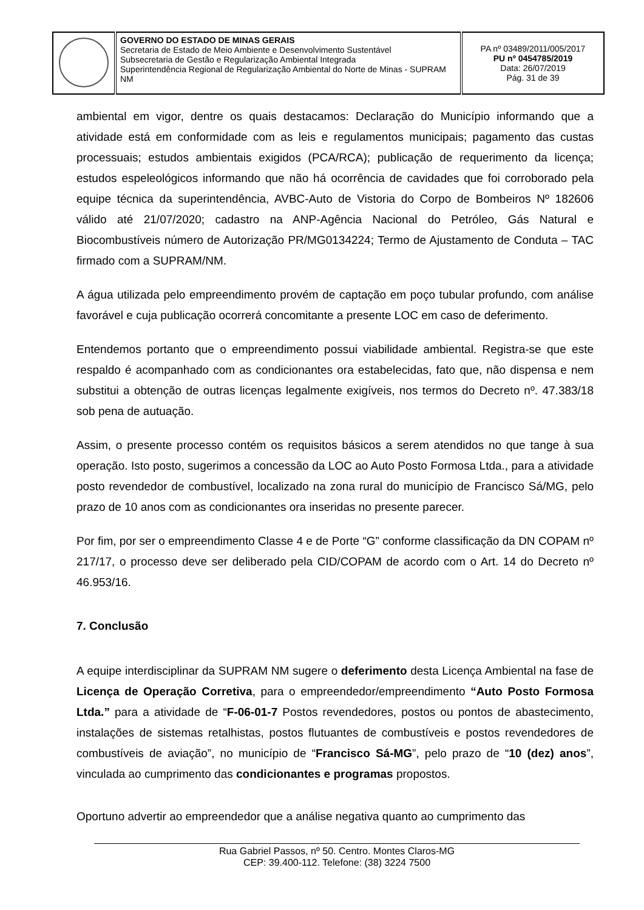| | GOVERNO DO ESTADO DE MINAS GERAIS Secretaria de Estado de Meio Ambiente e Desenvolvimento Sustentável Subsecretaria de Gestão e Regularização Ambiental Integrada Superintendência Regional de Regularização Ambiental do Norte de Minas - SUPRAM NM | PA nº 03489/2011/005/2017 PU nº 0454785/2019 Data: 26/07/2019 Pág. 31 de 39 |
ambiental em vigor, dentre os quais destacamos: Declaração do Município informando que a atividade está em conformidade com as leis e regulamentos municipais; pagamento das custas processuais; estudos ambientais exigidos (PCA/RCA); publicação de requerimento da licença; estudos espeleológicos informando que não há ocorrência de cavidades que foi corroborado pela equipe técnica da superintendência, AVBC-Auto de Vistoria do Corpo de Bombeiros Nº 182606 válido até 21/07/2020; cadastro na ANP-Agência Nacional do Petróleo, Gás Natural e Biocombustíveis número de Autorização PR/MG0134224; Termo de Ajustamento de Conduta – TAC firmado com a SUPRAM/NM.
A água utilizada pelo empreendimento provém de captação em poço tubular profundo, com análise favorável e cuja publicação ocorrerá concomitante a presente LOC em caso de deferimento.
Entendemos portanto que o empreendimento possui viabilidade ambiental. Registra-se que este respaldo é acompanhado com as condicionantes ora estabelecidas, fato que, não dispensa e nem substitui a obtenção de outras licenças legalmente exigíveis, nos termos do Decreto nº. 47.383/18 sob pena de autuação.
Assim, o presente processo contém os requisitos básicos a serem atendidos no que tange à sua operação. Isto posto, sugerimos a concessão da LOC ao Auto Posto Formosa Ltda., para a atividade posto revendedor de combustível, localizado na zona rural do município de Francisco Sá/MG, pelo prazo de 10 anos com as condicionantes ora inseridas no presente parecer.
Por fim, por ser o empreendimento Classe 4 e de Porte “G” conforme classificação da DN COPAM nº 217/17, o processo deve ser deliberado pela CID/COPAM de acordo com o Art. 14 do Decreto nº 46.953/16.
7. Conclusão
A equipe interdisciplinar da SUPRAM NM sugere o deferimento desta Licença Ambiental na fase de Licença de Operação Corretiva, para o empreendedor/empreendimento “Auto Posto Formosa Ltda.” para a atividade de “F-06-01-7 Postos revendedores, postos ou pontos de abastecimento, instalações de sistemas retalhistas, postos flutuantes de combustíveis e postos revendedores de combustíveis de aviação”, no município de “Francisco Sá-MG”, pelo prazo de “10 (dez) anos”, vinculada ao cumprimento das condicionantes e programas propostos.
Oportuno advertir ao empreendedor que a análise negativa quanto ao cumprimento das
Rua Gabriel Passos, nº 50. Centro. Montes Claros-MG
CEP: 39.400-112. Telefone: (38) 3224 7500